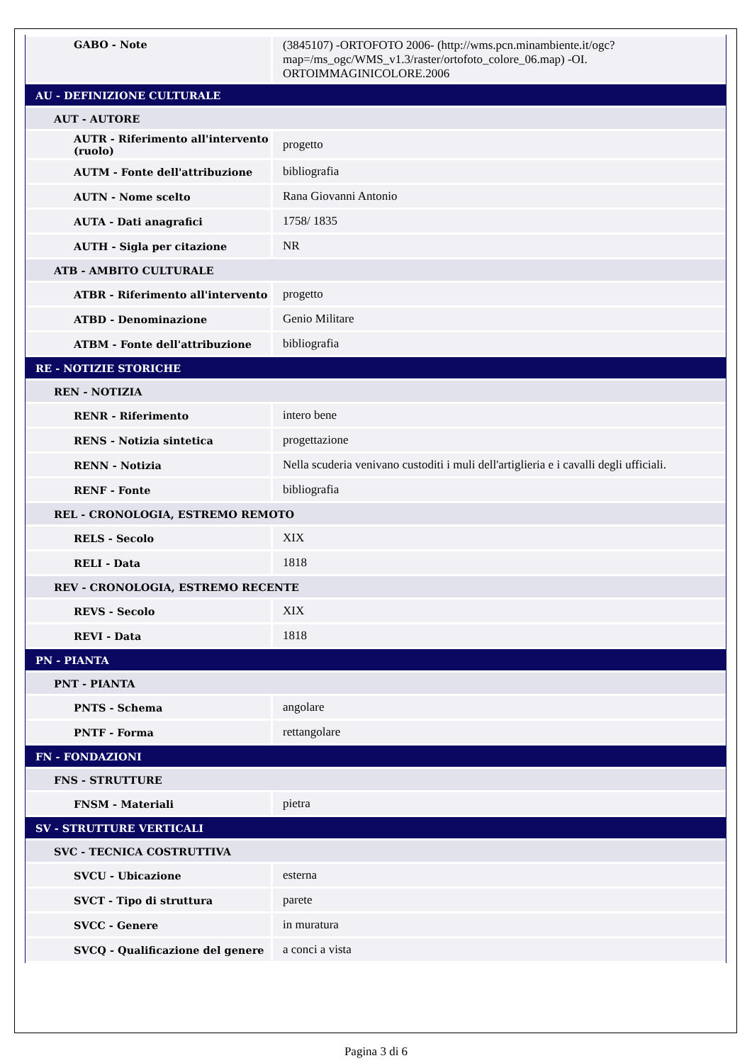| GABO - Note | (3845107) -ORTOFOTO 2006- (http://wms.pcn.minambiente.it/ogc?map=/ms_ogc/WMS_v1.3/raster/ortofoto_colore_06.map) -OI. ORTOIMMAGINICOLORE.2006 |
| AU - DEFINIZIONE CULTURALE | |
| AUT - AUTORE | |
| AUTR - Riferimento all'intervento (ruolo) | progetto |
| AUTM - Fonte dell'attribuzione | bibliografia |
| AUTN - Nome scelto | Rana Giovanni Antonio |
| AUTA - Dati anagrafici | 1758/ 1835 |
| AUTH - Sigla per citazione | NR |
| ATB - AMBITO CULTURALE | |
| ATBR - Riferimento all'intervento | progetto |
| ATBD - Denominazione | Genio Militare |
| ATBM - Fonte dell'attribuzione | bibliografia |
| RE - NOTIZIE STORICHE | |
| REN - NOTIZIA | |
| RENR - Riferimento | intero bene |
| RENS - Notizia sintetica | progettazione |
| RENN - Notizia | Nella scuderia venivano custoditi i muli dell'artiglieria e i cavalli degli ufficiali. |
| RENF - Fonte | bibliografia |
| REL - CRONOLOGIA, ESTREMO REMOTO | |
| RELS - Secolo | XIX |
| RELI - Data | 1818 |
| REV - CRONOLOGIA, ESTREMO RECENTE | |
| REVS - Secolo | XIX |
| REVI - Data | 1818 |
| PN - PIANTA | |
| PNT - PIANTA | |
| PNTS - Schema | angolare |
| PNTF - Forma | rettangolare |
| FN - FONDAZIONI | |
| FNS - STRUTTURE | |
| FNSM - Materiali | pietra |
| SV - STRUTTURE VERTICALI | |
| SVC - TECNICA COSTRUTTIVA | |
| SVCU - Ubicazione | esterna |
| SVCT - Tipo di struttura | parete |
| SVCC - Genere | in muratura |
| SVCQ - Qualificazione del genere | a conci a vista |
Pagina 3 di 6